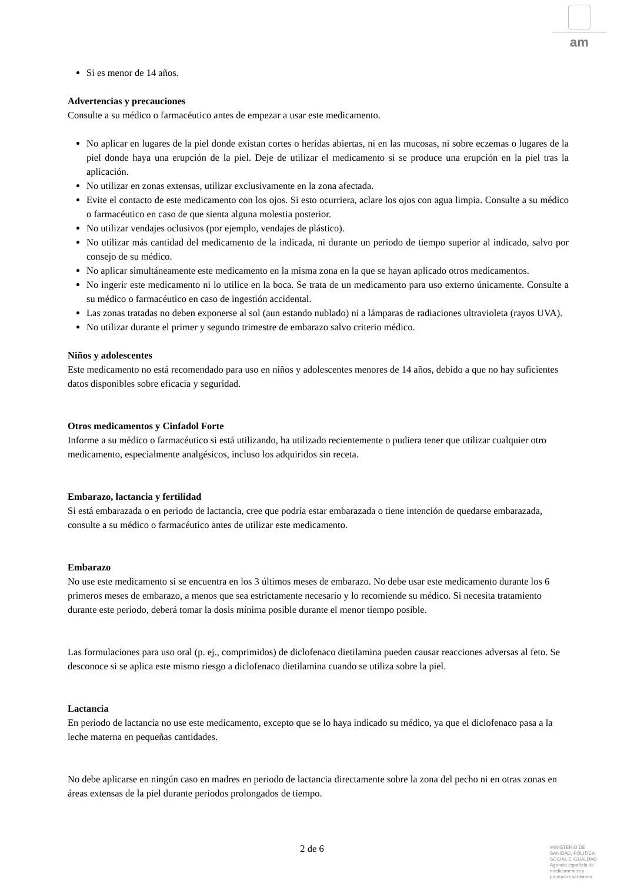am
Si es menor de 14 años.
Advertencias y precauciones
Consulte a su médico o farmacéutico antes de empezar a usar este medicamento.
No aplicar en lugares de la piel donde existan cortes o heridas abiertas, ni en las mucosas, ni sobre eczemas o lugares de la piel donde haya una erupción de la piel. Deje de utilizar el medicamento si se produce una erupción en la piel tras la aplicación.
No utilizar en zonas extensas, utilizar exclusivamente en la zona afectada.
Evite el contacto de este medicamento con los ojos. Si esto ocurriera, aclare los ojos con agua limpia. Consulte a su médico o farmacéutico en caso de que sienta alguna molestia posterior.
No utilizar vendajes oclusivos (por ejemplo, vendajes de plástico).
No utilizar más cantidad del medicamento de la indicada, ni durante un periodo de tiempo superior al indicado, salvo por consejo de su médico.
No aplicar simultáneamente este medicamento en la misma zona en la que se hayan aplicado otros medicamentos.
No ingerir este medicamento ni lo utilice en la boca. Se trata de un medicamento para uso externo únicamente. Consulte a su médico o farmacéutico en caso de ingestión accidental.
Las zonas tratadas no deben exponerse al sol (aun estando nublado) ni a lámparas de radiaciones ultravioleta (rayos UVA).
No utilizar durante el primer y segundo trimestre de embarazo salvo criterio médico.
Niños y adolescentes
Este medicamento no está recomendado para uso en niños y adolescentes menores de 14 años, debido a que no hay suficientes datos disponibles sobre eficacia y seguridad.
Otros medicamentos y Cinfadol Forte
Informe a su médico o farmacéutico si está utilizando, ha utilizado recientemente o pudiera tener que utilizar cualquier otro medicamento, especialmente analgésicos, incluso los adquiridos sin receta.
Embarazo, lactancia y fertilidad
Si está embarazada o en periodo de lactancia, cree que podría estar embarazada o tiene intención de quedarse embarazada, consulte a su médico o farmacéutico antes de utilizar este medicamento.
Embarazo
No use este medicamento si se encuentra en los 3 últimos meses de embarazo. No debe usar este medicamento durante los 6 primeros meses de embarazo, a menos que sea estrictamente necesario y lo recomiende su médico. Si necesita tratamiento durante este periodo, deberá tomar la dosis mínima posible durante el menor tiempo posible.
Las formulaciones para uso oral (p. ej., comprimidos) de diclofenaco dietilamina pueden causar reacciones adversas al feto. Se desconoce si se aplica este mismo riesgo a diclofenaco dietilamina cuando se utiliza sobre la piel.
Lactancia
En periodo de lactancia no use este medicamento, excepto que se lo haya indicado su médico, ya que el diclofenaco pasa a la leche materna en pequeñas cantidades.
No debe aplicarse en ningún caso en madres en periodo de lactancia directamente sobre la zona del pecho ni en otras zonas en áreas extensas de la piel durante periodos prolongados de tiempo.
2 de 6
MINISTERIO DE
SANIDAD, POLITICA
SOCIAL E IGUALDAD
Agencia española de
medicamentos y
productos sanitarios